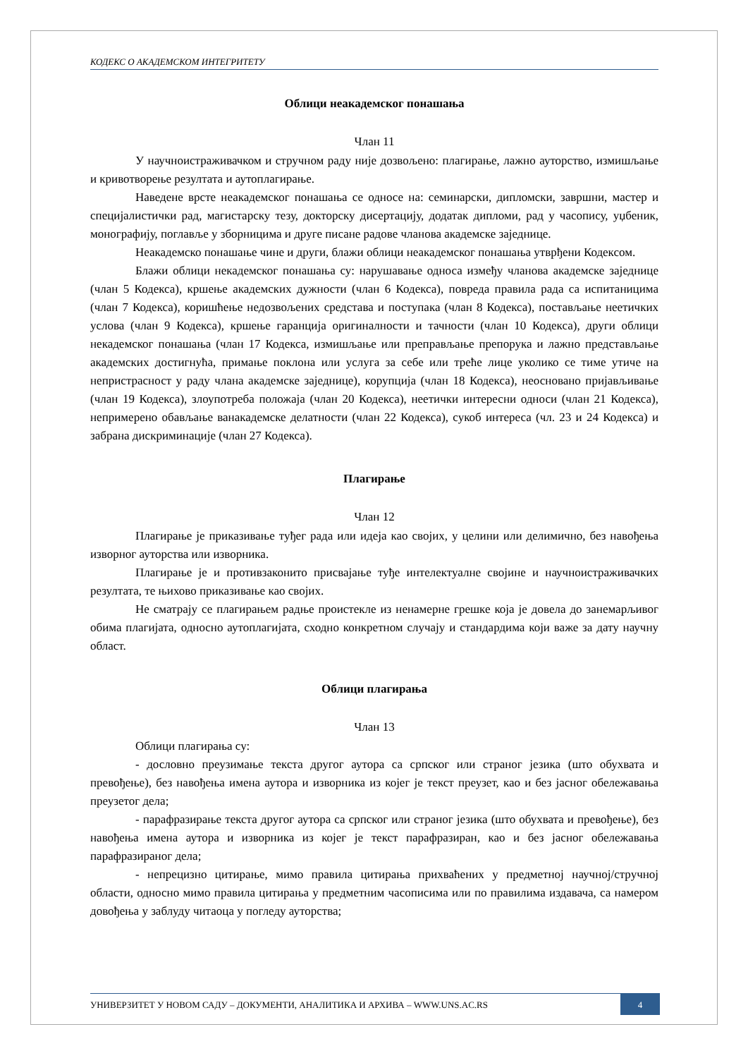КОДЕКС О АКАДЕМСКОМ ИНТЕГРИТЕТУ
Облици неакадемског понашања
Члан 11
У научноистраживачком и стручном раду није дозвољено: плагирање, лажно ауторство, измишљање и кривотворење резултата и аутоплагирање.
Наведене врсте неакадемског понашања се односе на: семинарски, дипломски, завршни, мастер и специјалистички рад, магистарску тезу, докторску дисертацију, додатак дипломи, рад у часопису, уџбеник, монографију, поглавље у зборницима и друге писане радове чланова академске заједнице.
Неакадемско понашање чине и други, блажи облици неакадемског понашања утврђени Кодексом.
Блажи облици некадемског понашања су: нарушавање односа између чланова академске заједнице (члан 5 Кодекса), кршење академских дужности (члан 6 Кодекса), повреда правила рада са испитаницима (члан 7 Кодекса), коришћење недозвољених средстава и поступака (члан 8 Кодекса), постављање неетичких услова (члан 9 Кодекса), кршење гаранција оригиналности и тачности (члан 10 Кодекса), други облици некадемског понашања (члан 17 Кодекса, измишљање или преправљање препорука и лажно представљање академских достигнућа, примање поклона или услуга за себе или треће лице уколико се тиме утиче на непристрасност у раду члана академске заједнице), корупција (члан 18 Кодекса), неосновано пријављивање (члан 19 Кодекса), злоупотреба положаја (члан 20 Кодекса), неетички интересни односи (члан 21 Кодекса), непримерено обављање ванакадемске делатности (члан 22 Кодекса), сукоб интереса (чл. 23 и 24 Кодекса) и забрана дискриминације (члан 27 Кодекса).
Плагирање
Члан 12
Плагирање је приказивање туђег рада или идеја као својих, у целини или делимично, без навођења изворног ауторства или изворника.
Плагирање је и противзаконито присвајање туђе интелектуалне својине и научноистраживачких резултата, те њихово приказивање као својих.
Не сматрају се плагирањем радње проистекле из ненамерне грешке која је довела до занемарљивог обима плагијата, односно аутоплагијата, сходно конкретном случају и стандардима који важе за дату научну област.
Облици плагирања
Члан 13
Облици плагирања су:
- дословно преузимање текста другог аутора са српског или страног језика (што обухвата и превођење), без навођења имена аутора и изворника из којег је текст преузет, као и без јасног обележавања преузетог дела;
- парафразирање текста другог аутора са српског или страног језика (што обухвата и превођење), без навођења имена аутора и изворника из којег је текст парафразиран, као и без јасног обележавања парафразираног дела;
- непрецизно цитирање, мимо правила цитирања прихваћених у предметној научној/стручној области, односно мимо правила цитирања у предметним часописима или по правилима издавача, са намером довођења у заблуду читаоца у погледу ауторства;
УНИВЕРЗИТЕТ У НОВОМ САДУ – ДОКУМЕНТИ, АНАЛИТИКА И АРХИВА – WWW.UNS.AC.RS
4